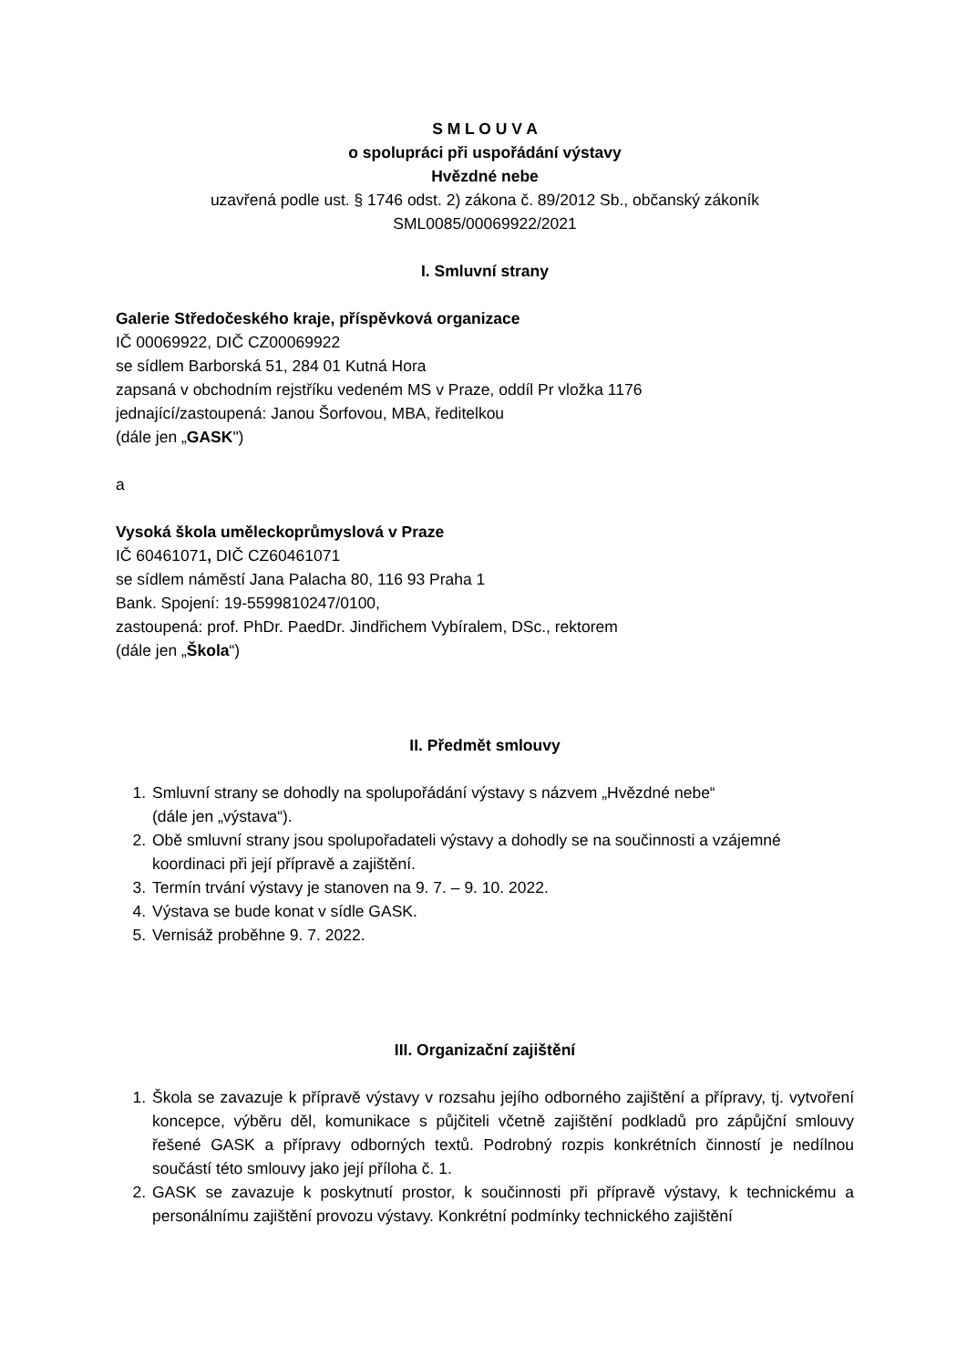S M L O U V A
o spolupráci při uspořádání výstavy
Hvězdné nebe
uzavřená podle ust. § 1746 odst. 2) zákona č. 89/2012 Sb., občanský zákoník
SML0085/00069922/2021
I. Smluvní strany
Galerie Středočeského kraje, příspěvková organizace
IČ 00069922, DIČ CZ00069922
se sídlem Barborská 51, 284 01 Kutná Hora
zapsaná v obchodním rejstříku vedeném MS v Praze, oddíl Pr vložka 1176
jednající/zastoupená: Janou Šorfovou, MBA, ředitelkou
(dále jen „GASK")
a
Vysoká škola uměleckoprůmyslová v Praze
IČ 60461071, DIČ CZ60461071
se sídlem náměstí Jana Palacha 80, 116 93 Praha 1
Bank. Spojení: 19-5599810247/0100,
zastoupená: prof. PhDr. PaedDr. Jindřichem Vybíralem, DSc., rektorem
(dále jen „Škola“)
II. Předmět smlouvy
1. Smluvní strany se dohodly na spolupořádání výstavy s názvem „Hvězdné nebe“
(dále jen „výstava“).
2. Obě smluvní strany jsou spolupořadateli výstavy a dohodly se na součinnosti a vzájemné koordinaci při její přípravě a zajištění.
3. Termín trvání výstavy je stanoven na 9. 7. – 9. 10. 2022.
4. Výstava se bude konat v sídle GASK.
5. Vernisáž proběhne 9. 7. 2022.
III. Organizační zajištění
1. Škola se zavazuje k přípravě výstavy v rozsahu jejího odborného zajištění a přípravy, tj. vytvoření koncepce, výběru děl, komunikace s půjčiteli včetně zajištění podkladů pro zápůjční smlouvy řešené GASK a přípravy odborných textů. Podrobný rozpis konkrétních činností je nedílnou součástí této smlouvy jako její příloha č. 1.
2. GASK se zavazuje k poskytnutí prostor, k součinnosti při přípravě výstavy, k technickému a personálnímu zajištění provozu výstavy. Konkrétní podmínky technického zajištění